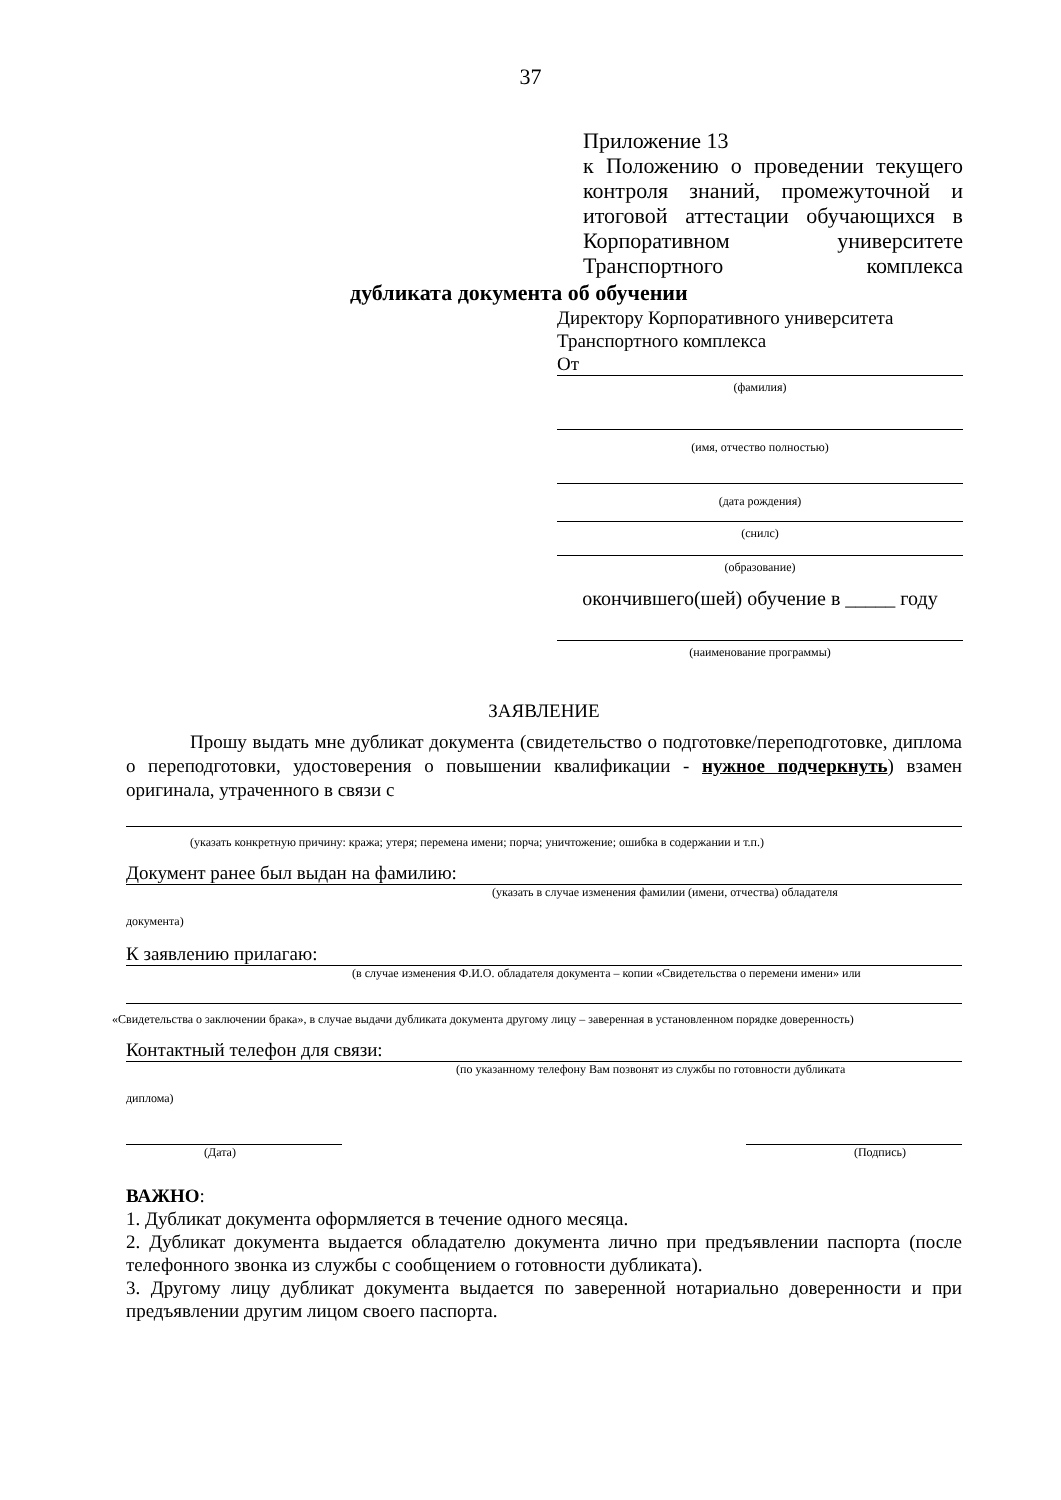37
Приложение 13
к Положению о проведении текущего контроля знаний, промежуточной и итоговой аттестации обучающихся в Корпоративном университете Транспортного комплекса
дубликата документа об обучении
Директору Корпоративного университета
Транспортного комплекса
От
(фамилия)
(имя, отчество полностью)
(дата рождения)
(снилс)
(образование)
окончившего(шей) обучение в _____ году
(наименование программы)
ЗАЯВЛЕНИЕ
Прошу выдать мне дубликат документа (свидетельство о подготовке/переподготовке, диплома о переподготовки, удостоверения о повышении квалификации - нужное подчеркнуть) взамен оригинала, утраченного в связи с
(указать конкретную причину: кража; утеря; перемена имени; порча; уничтожение; ошибка в содержании и т.п.)
Документ ранее был выдан на фамилию:
(указать в случае изменения фамилии (имени, отчества) обладателя
документа)
К заявлению прилагаю:
(в случае изменения Ф.И.О. обладателя документа – копии «Свидетельства о перемени имени» или
«Свидетельства о заключении брака», в случае выдачи дубликата документа другому лицу – заверенная в установленном порядке доверенность)
Контактный телефон для связи:
(по указанному телефону Вам позвонят из службы по готовности дубликата
диплома)
(Дата) (Подпись)
ВАЖНО:
1. Дубликат документа оформляется в течение одного месяца.
2. Дубликат документа выдается обладателю документа лично при предъявлении паспорта (после телефонного звонка из службы с сообщением о готовности дубликата).
3. Другому лицу дубликат документа выдается по заверенной нотариально доверенности и при предъявлении другим лицом своего паспорта.